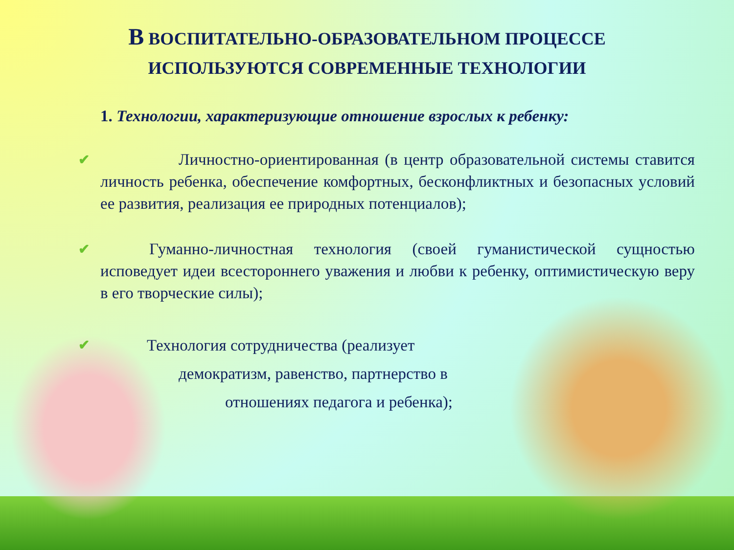В ВОСПИТАТЕЛЬНО-ОБРАЗОВАТЕЛЬНОМ ПРОЦЕССЕ
ИСПОЛЬЗУЮТСЯ СОВРЕМЕННЫЕ ТЕХНОЛОГИИ
1. Технологии, характеризующие отношение взрослых к ребенку:
✔ Личностно-ориентированная (в центр образовательной системы ставится личность ребенка, обеспечение комфортных, бесконфликтных и безопасных условий ее развития, реализация ее природных потенциалов);
✔ Гуманно-личностная технология (своей гуманистической сущностью исповедует идеи всестороннего уважения и любви к ребенку, оптимистическую веру в его творческие силы);
✔ Технология сотрудничества (реализует
демократизм, равенство, партнерство в
отношениях педагога и ребенка);